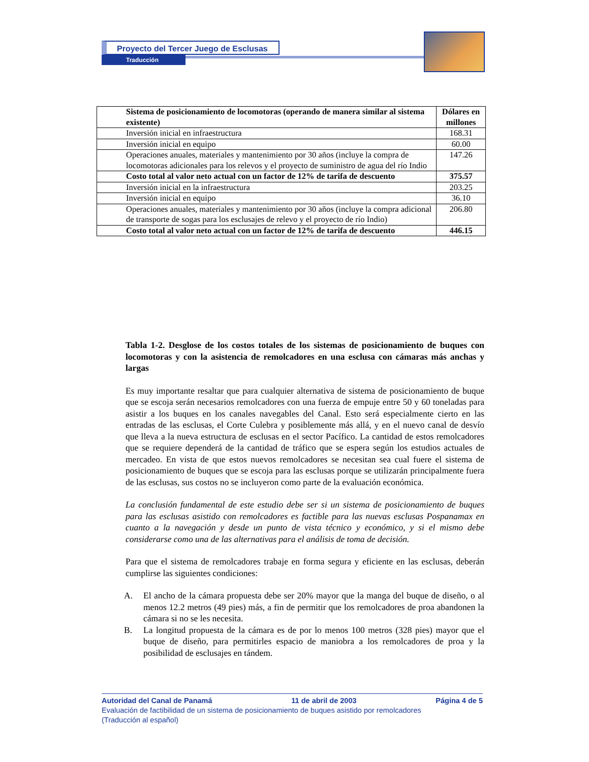Proyecto del Tercer Juego de Esclusas
Traducción
| Sistema de posicionamiento de locomotoras (operando de manera similar al sistema existente) | Dólares en millones |
| --- | --- |
| Inversión inicial en infraestructura | 168.31 |
| Inversión inicial en equipo | 60.00 |
| Operaciones anuales, materiales y mantenimiento por 30 años (incluye la compra de locomotoras adicionales para los relevos y el proyecto de suministro de agua del río Indio | 147.26 |
| Costo total al valor neto actual con un factor de 12% de tarifa de descuento | 375.57 |
| Inversión inicial en la infraestructura | 203.25 |
| Inversión inicial en equipo | 36.10 |
| Operaciones anuales, materiales y mantenimiento por 30 años (incluye la compra adicional de transporte de sogas para los esclusajes de relevo y el proyecto de río Indio) | 206.80 |
| Costo total al valor neto actual con un factor de 12% de tarifa de descuento | 446.15 |
Tabla 1-2. Desglose de los costos totales de los sistemas de posicionamiento de buques con locomotoras y con la asistencia de remolcadores en una esclusa con cámaras más anchas y largas
Es muy importante resaltar que para cualquier alternativa de sistema de posicionamiento de buque que se escoja serán necesarios remolcadores con una fuerza de empuje entre 50 y 60 toneladas para asistir a los buques en los canales navegables del Canal. Esto será especialmente cierto en las entradas de las esclusas, el Corte Culebra y posiblemente más allá, y en el nuevo canal de desvío que lleva a la nueva estructura de esclusas en el sector Pacífico. La cantidad de estos remolcadores que se requiere dependerá de la cantidad de tráfico que se espera según los estudios actuales de mercadeo. En vista de que estos nuevos remolcadores se necesitan sea cual fuere el sistema de posicionamiento de buques que se escoja para las esclusas porque se utilizarán principalmente fuera de las esclusas, sus costos no se incluyeron como parte de la evaluación económica.
La conclusión fundamental de este estudio debe ser si un sistema de posicionamiento de buques para las esclusas asistido con remolcadores es factible para las nuevas esclusas Pospanamax en cuanto a la navegación y desde un punto de vista técnico y económico, y si el mismo debe considerarse como una de las alternativas para el análisis de toma de decisión.
Para que el sistema de remolcadores trabaje en forma segura y eficiente en las esclusas, deberán cumplirse las siguientes condiciones:
A. El ancho de la cámara propuesta debe ser 20% mayor que la manga del buque de diseño, o al menos 12.2 metros (49 pies) más, a fin de permitir que los remolcadores de proa abandonen la cámara si no se les necesita.
B. La longitud propuesta de la cámara es de por lo menos 100 metros (328 pies) mayor que el buque de diseño, para permitirles espacio de maniobra a los remolcadores de proa y la posibilidad de esclusajes en tándem.
Autoridad del Canal de Panamá 11 de abril de 2003 Página 4 de 5
Evaluación de factibilidad de un sistema de posicionamiento de buques asistido por remolcadores
(Traducción al español)